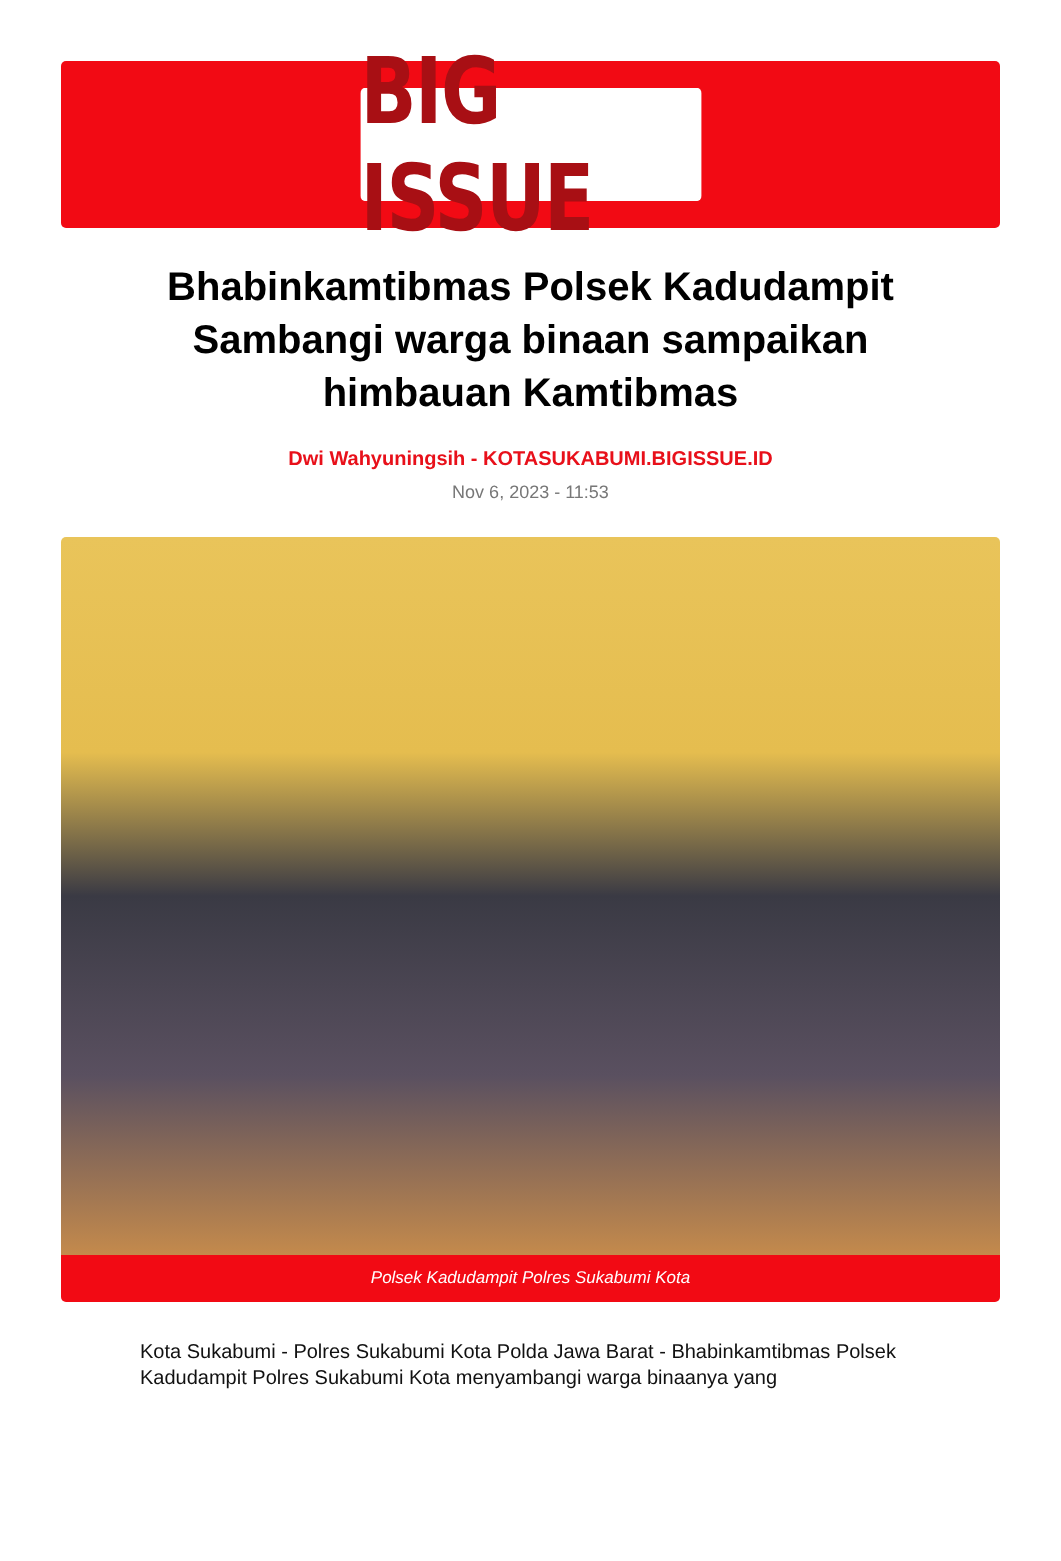BIG ISSUE
Bhabinkamtibmas Polsek Kadudampit Sambangi warga binaan sampaikan himbauan Kamtibmas
Dwi Wahyuningsih - KOTASUKABUMI.BIGISSUE.ID
Nov 6, 2023 - 11:53
Polsek Kadudampit Polres Sukabumi Kota
Kota Sukabumi - Polres Sukabumi Kota Polda Jawa Barat - Bhabinkamtibmas Polsek Kadudampit Polres Sukabumi Kota menyambangi warga binaanya yang